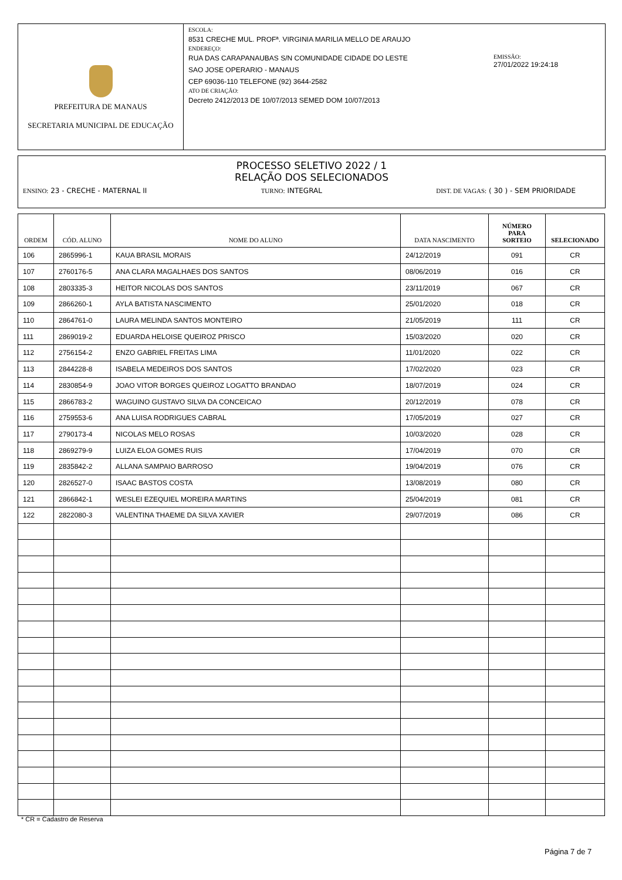PREFEITURA DE MANAUS
SECRETARIA MUNICIPAL DE EDUCAÇÃO
ESCOLA:
8531 CRECHE MUL. PROFª. VIRGINIA MARILIA MELLO DE ARAUJO
ENDEREÇO:
RUA DAS CARAPANAUBAS S/N COMUNIDADE CIDADE DO LESTE
SAO JOSE OPERARIO - MANAUS
CEP 69036-110 TELEFONE (92) 3644-2582
ATO DE CRIAÇÃO:
Decreto 2412/2013 DE 10/07/2013 SEMED DOM 10/07/2013
EMISSÃO:
27/01/2022 19:24:18
PROCESSO SELETIVO 2022 / 1
RELAÇÃO DOS SELECIONADOS
ENSINO: 23 - CRECHE - MATERNAL II TURNO: INTEGRAL DIST. DE VAGAS: ( 30 ) - SEM PRIORIDADE
| ORDEM | CÓD. ALUNO | NOME DO ALUNO | DATA NASCIMENTO | NÚMERO PARA SORTEIO | SELECIONADO |
| --- | --- | --- | --- | --- | --- |
| 106 | 2865996-1 | KAUA BRASIL MORAIS | 24/12/2019 | 091 | CR |
| 107 | 2760176-5 | ANA CLARA MAGALHAES DOS SANTOS | 08/06/2019 | 016 | CR |
| 108 | 2803335-3 | HEITOR NICOLAS DOS SANTOS | 23/11/2019 | 067 | CR |
| 109 | 2866260-1 | AYLA BATISTA NASCIMENTO | 25/01/2020 | 018 | CR |
| 110 | 2864761-0 | LAURA MELINDA SANTOS MONTEIRO | 21/05/2019 | 111 | CR |
| 111 | 2869019-2 | EDUARDA HELOISE QUEIROZ PRISCO | 15/03/2020 | 020 | CR |
| 112 | 2756154-2 | ENZO GABRIEL FREITAS LIMA | 11/01/2020 | 022 | CR |
| 113 | 2844228-8 | ISABELA MEDEIROS DOS SANTOS | 17/02/2020 | 023 | CR |
| 114 | 2830854-9 | JOAO VITOR BORGES QUEIROZ LOGATTO BRANDAO | 18/07/2019 | 024 | CR |
| 115 | 2866783-2 | WAGUINO GUSTAVO SILVA DA CONCEICAO | 20/12/2019 | 078 | CR |
| 116 | 2759553-6 | ANA LUISA RODRIGUES CABRAL | 17/05/2019 | 027 | CR |
| 117 | 2790173-4 | NICOLAS MELO ROSAS | 10/03/2020 | 028 | CR |
| 118 | 2869279-9 | LUIZA ELOA GOMES RUIS | 17/04/2019 | 070 | CR |
| 119 | 2835842-2 | ALLANA SAMPAIO BARROSO | 19/04/2019 | 076 | CR |
| 120 | 2826527-0 | ISAAC BASTOS COSTA | 13/08/2019 | 080 | CR |
| 121 | 2866842-1 | WESLEI EZEQUIEL MOREIRA MARTINS | 25/04/2019 | 081 | CR |
| 122 | 2822080-3 | VALENTINA THAEME DA SILVA XAVIER | 29/07/2019 | 086 | CR |
* CR = Cadastro de Reserva
Página 7 de 7